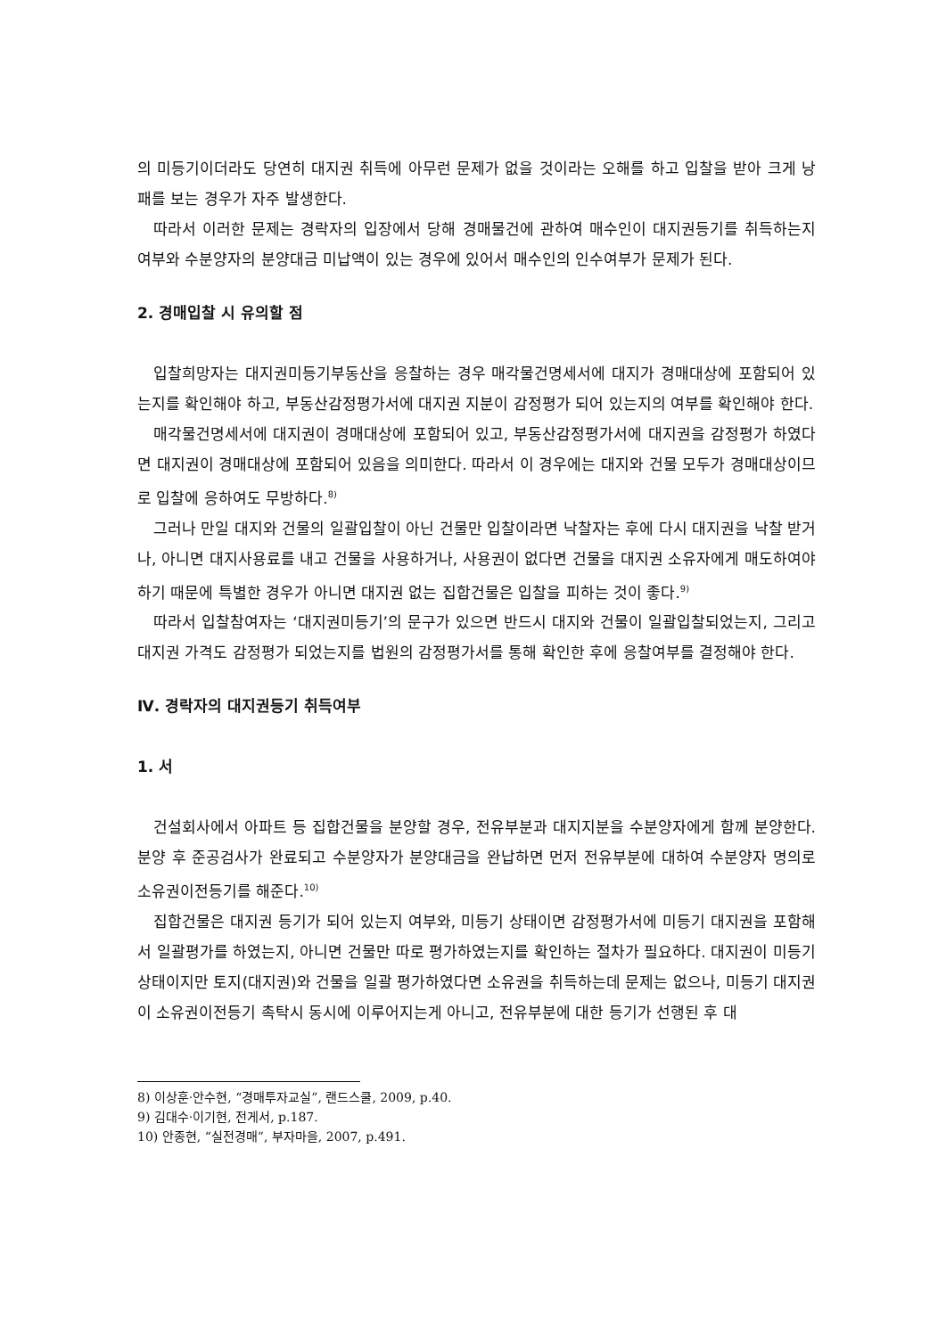의 미등기이더라도 당연히 대지권 취득에 아무런 문제가 없을 것이라는 오해를 하고 입찰을 받아 크게 낭패를 보는 경우가 자주 발생한다.
따라서 이러한 문제는 경락자의 입장에서 당해 경매물건에 관하여 매수인이 대지권등기를 취득하는지 여부와 수분양자의 분양대금 미납액이 있는 경우에 있어서 매수인의 인수여부가 문제가 된다.
2. 경매입찰 시 유의할 점
입찰희망자는 대지권미등기부동산을 응찰하는 경우 매각물건명세서에 대지가 경매대상에 포함되어 있는지를 확인해야 하고, 부동산감정평가서에 대지권 지분이 감정평가 되어 있는지의 여부를 확인해야 한다.
매각물건명세서에 대지권이 경매대상에 포함되어 있고, 부동산감정평가서에 대지권을 감정평가 하였다면 대지권이 경매대상에 포함되어 있음을 의미한다. 따라서 이 경우에는 대지와 건물 모두가 경매대상이므로 입찰에 응하여도 무방하다.<sup>8)</sup>
그러나 만일 대지와 건물의 일괄입찰이 아닌 건물만 입찰이라면 낙찰자는 후에 다시 대지권을 낙찰 받거나, 아니면 대지사용료를 내고 건물을 사용하거나, 사용권이 없다면 건물을 대지권 소유자에게 매도하여야 하기 때문에 특별한 경우가 아니면 대지권 없는 집합건물은 입찰을 피하는 것이 좋다.<sup>9)</sup>
따라서 입찰참여자는 ‘대지권미등기’의 문구가 있으면 반드시 대지와 건물이 일괄입찰되었는지, 그리고 대지권 가격도 감정평가 되었는지를 법원의 감정평가서를 통해 확인한 후에 응찰여부를 결정해야 한다.
Ⅳ. 경락자의 대지권등기 취득여부
1. 서
건설회사에서 아파트 등 집합건물을 분양할 경우, 전유부분과 대지지분을 수분양자에게 함께 분양한다. 분양 후 준공검사가 완료되고 수분양자가 분양대금을 완납하면 먼저 전유부분에 대하여 수분양자 명의로 소유권이전등기를 해준다.<sup>10)</sup>
집합건물은 대지권 등기가 되어 있는지 여부와, 미등기 상태이면 감정평가서에 미등기 대지권을 포함해서 일괄평가를 하였는지, 아니면 건물만 따로 평가하였는지를 확인하는 절차가 필요하다. 대지권이 미등기 상태이지만 토지(대지권)와 건물을 일괄 평가하였다면 소유권을 취득하는데 문제는 없으나, 미등기 대지권이 소유권이전등기 촉탁시 동시에 이루어지는게 아니고, 전유부분에 대한 등기가 선행된 후 대
8) 이상훈·안수현, “경매투자교실”, 랜드스쿨, 2009, p.40.
9) 김대수·이기현, 전게서, p.187.
10) 안종현, “실전경매”, 부자마을, 2007, p.491.